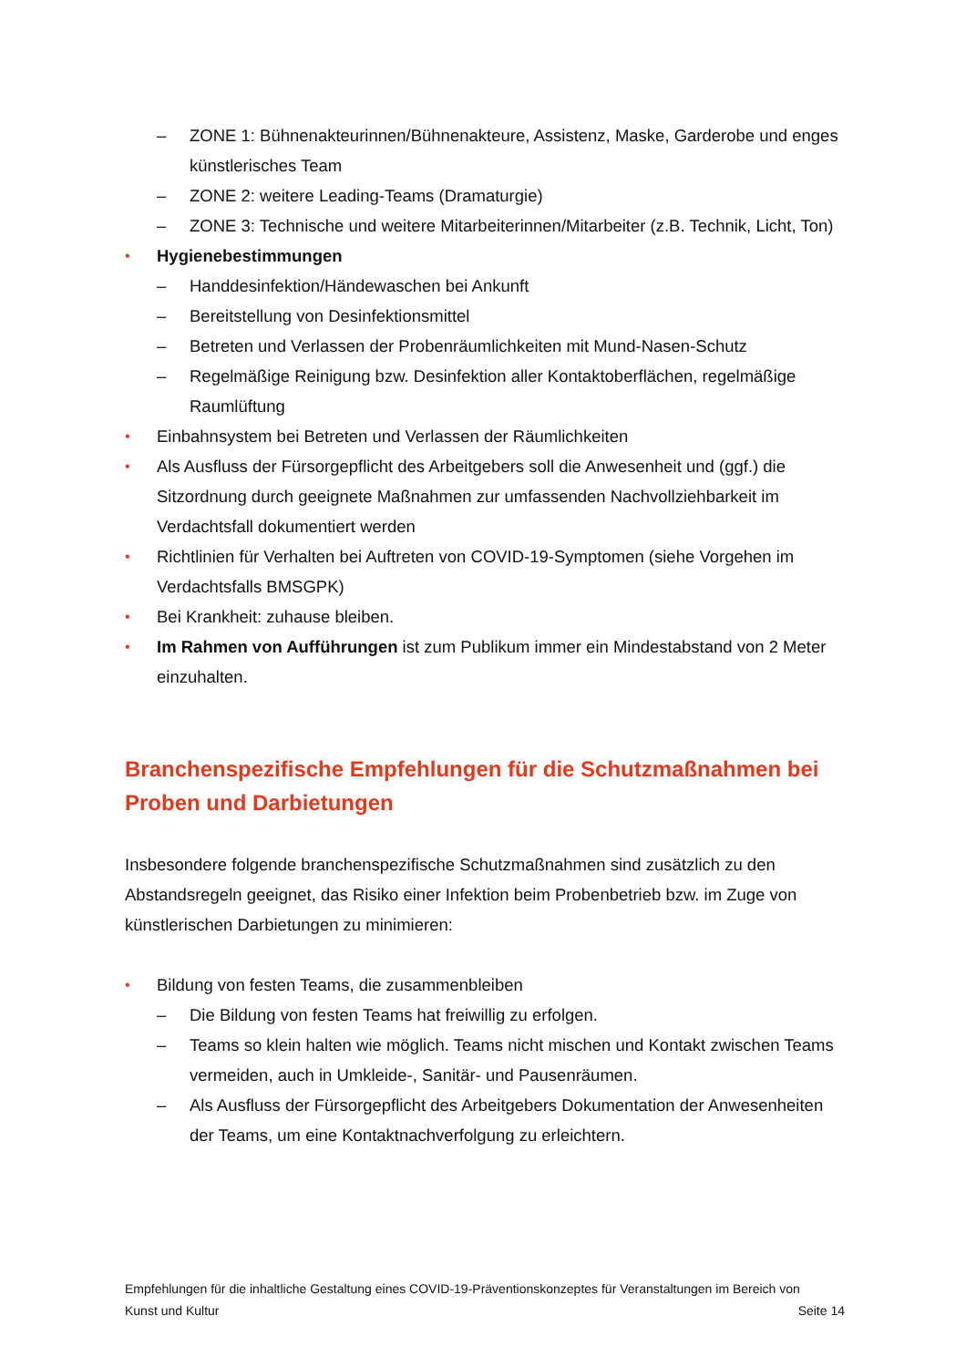– ZONE 1: Bühnenakteurinnen/Bühnenakteure, Assistenz, Maske, Garderobe und enges künstlerisches Team
– ZONE 2: weitere Leading-Teams (Dramaturgie)
– ZONE 3: Technische und weitere Mitarbeiterinnen/Mitarbeiter (z.B. Technik, Licht, Ton)
• Hygienebestimmungen
– Handdesinfektion/Händewaschen bei Ankunft
– Bereitstellung von Desinfektionsmittel
– Betreten und Verlassen der Probenräumlichkeiten mit Mund-Nasen-Schutz
– Regelmäßige Reinigung bzw. Desinfektion aller Kontaktoberflächen, regelmäßige Raumlüftung
• Einbahnsystem bei Betreten und Verlassen der Räumlichkeiten
• Als Ausfluss der Fürsorgepflicht des Arbeitgebers soll die Anwesenheit und (ggf.) die Sitzordnung durch geeignete Maßnahmen zur umfassenden Nachvollziehbarkeit im Verdachtsfall dokumentiert werden
• Richtlinien für Verhalten bei Auftreten von COVID-19-Symptomen (siehe Vorgehen im Verdachtsfalls BMSGPK)
• Bei Krankheit: zuhause bleiben.
• Im Rahmen von Aufführungen ist zum Publikum immer ein Mindestabstand von 2 Meter einzuhalten.
Branchenspezifische Empfehlungen für die Schutzmaßnahmen bei Proben und Darbietungen
Insbesondere folgende branchenspezifische Schutzmaßnahmen sind zusätzlich zu den Abstandsregeln geeignet, das Risiko einer Infektion beim Probenbetrieb bzw. im Zuge von künstlerischen Darbietungen zu minimieren:
• Bildung von festen Teams, die zusammenbleiben
– Die Bildung von festen Teams hat freiwillig zu erfolgen.
– Teams so klein halten wie möglich. Teams nicht mischen und Kontakt zwischen Teams vermeiden, auch in Umkleide-, Sanitär- und Pausenräumen.
– Als Ausfluss der Fürsorgepflicht des Arbeitgebers Dokumentation der Anwesenheiten der Teams, um eine Kontaktnachverfolgung zu erleichtern.
Empfehlungen für die inhaltliche Gestaltung eines COVID-19-Präventionskonzeptes für Veranstaltungen im Bereich von
Kunst und Kultur Seite 14